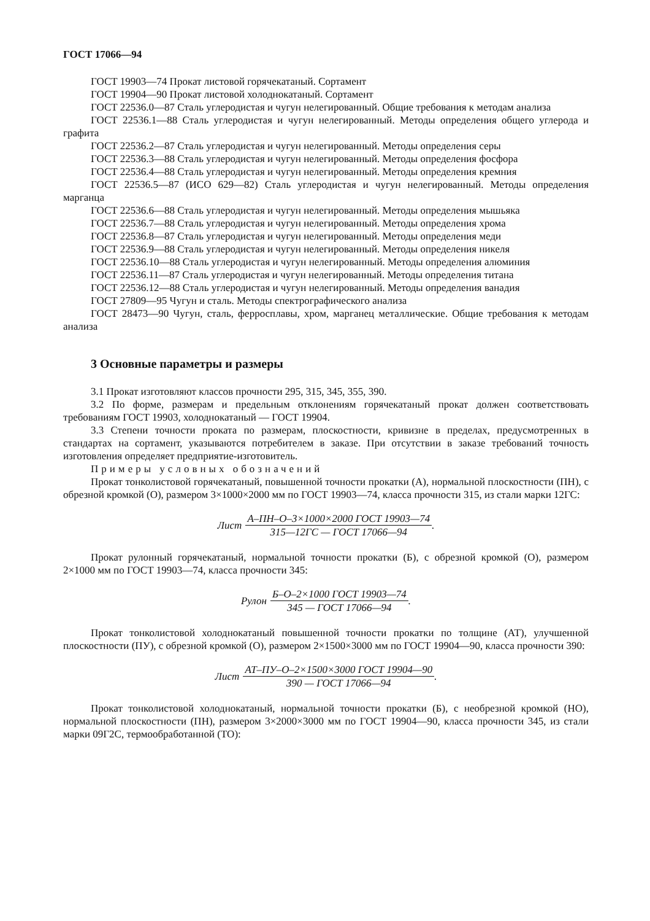ГОСТ 17066—94
ГОСТ 19903—74 Прокат листовой горячекатаный. Сортамент
ГОСТ 19904—90 Прокат листовой холоднокатаный. Сортамент
ГОСТ 22536.0—87 Сталь углеродистая и чугун нелегированный. Общие требования к методам анализа
ГОСТ 22536.1—88 Сталь углеродистая и чугун нелегированный. Методы определения общего углерода и графита
ГОСТ 22536.2—87 Сталь углеродистая и чугун нелегированный. Методы определения серы
ГОСТ 22536.3—88 Сталь углеродистая и чугун нелегированный. Методы определения фосфора
ГОСТ 22536.4—88 Сталь углеродистая и чугун нелегированный. Методы определения кремния
ГОСТ 22536.5—87 (ИСО 629—82) Сталь углеродистая и чугун нелегированный. Методы определения марганца
ГОСТ 22536.6—88 Сталь углеродистая и чугун нелегированный. Методы определения мышьяка
ГОСТ 22536.7—88 Сталь углеродистая и чугун нелегированный. Методы определения хрома
ГОСТ 22536.8—87 Сталь углеродистая и чугун нелегированный. Методы определения меди
ГОСТ 22536.9—88 Сталь углеродистая и чугун нелегированный. Методы определения никеля
ГОСТ 22536.10—88 Сталь углеродистая и чугун нелегированный. Методы определения алюминия
ГОСТ 22536.11—87 Сталь углеродистая и чугун нелегированный. Методы определения титана
ГОСТ 22536.12—88 Сталь углеродистая и чугун нелегированный. Методы определения ванадия
ГОСТ 27809—95 Чугун и сталь. Методы спектрографического анализа
ГОСТ 28473—90 Чугун, сталь, ферросплавы, хром, марганец металлические. Общие требования к методам анализа
3 Основные параметры и размеры
3.1 Прокат изготовляют классов прочности 295, 315, 345, 355, 390.
3.2 По форме, размерам и предельным отклонениям горячекатаный прокат должен соответствовать требованиям ГОСТ 19903, холоднокатаный — ГОСТ 19904.
3.3 Степени точности проката по размерам, плоскостности, кривизне в пределах, предусмотренных в стандартах на сортамент, указываются потребителем в заказе. При отсутствии в заказе требований точность изготовления определяет предприятие-изготовитель.
Примеры условных обозначений
Прокат тонколистовой горячекатаный, повышенной точности прокатки (А), нормальной плоскостности (ПН), с обрезной кромкой (О), размером 3×1000×2000 мм по ГОСТ 19903—74, класса прочности 315, из стали марки 12ГС:
Лист А–ПН–О–3×1000×2000 ГОСТ 19903—74 315—12ГС — ГОСТ 17066—94.
Прокат рулонный горячекатаный, нормальной точности прокатки (Б), с обрезной кромкой (О), размером 2×1000 мм по ГОСТ 19903—74, класса прочности 345:
Рулон Б–О–2×1000 ГОСТ 19903—74 345 — ГОСТ 17066—94.
Прокат тонколистовой холоднокатаный повышенной точности прокатки по толщине (АТ), улучшенной плоскостности (ПУ), с обрезной кромкой (О), размером 2×1500×3000 мм по ГОСТ 19904—90, класса прочности 390:
Лист АТ–ПУ–О–2×1500×3000 ГОСТ 19904—90 390 — ГОСТ 17066—94.
Прокат тонколистовой холоднокатаный, нормальной точности прокатки (Б), с необрезной кромкой (НО), нормальной плоскостности (ПН), размером 3×2000×3000 мм по ГОСТ 19904—90, класса прочности 345, из стали марки 09Г2С, термообработанной (ТО):